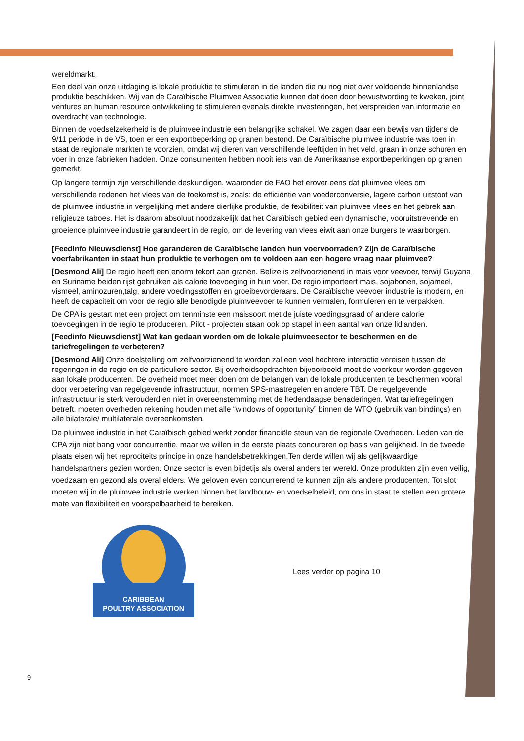wereldmarkt.
Een deel van onze uitdaging is lokale produktie te stimuleren in de landen die nu nog niet over voldoende binnenlandse produktie beschikken. Wij van de Caraïbische Pluimvee Associatie kunnen dat doen door bewustwording te kweken, joint ventures en human resource ontwikkeling te stimuleren evenals direkte investeringen, het verspreiden van informatie en overdracht van technologie.
Binnen de voedselzekerheid is de pluimvee industrie een belangrijke schakel. We zagen daar een bewijs van tijdens de 9/11 periode in de VS, toen er een exportbeperking op granen bestond. De Caraïbische pluimvee industrie was toen in staat de regionale markten te voorzien, omdat wij dieren van verschillende leeftijden in het veld, graan in onze schuren en voer in onze fabrieken hadden. Onze consumenten hebben nooit iets van de Amerikaanse exportbeperkingen op granen gemerkt.
Op langere termijn zijn verschillende deskundigen, waaronder de FAO het erover eens dat pluimvee vlees om verschillende redenen het vlees van de toekomst is, zoals: de efficiëntie van voederconversie, lagere carbon uitstoot van de pluimvee industrie in vergelijking met andere dierlijke produktie, de fexibiliteit van pluimvee vlees en het gebrek aan religieuze taboes. Het is daarom absoluut noodzakelijk dat het Caraïbisch gebied een dynamische, vooruitstrevende en groeiende pluimvee industrie garandeert in de regio, om de levering van vlees eiwit aan onze burgers te waarborgen.
[Feedinfo Nieuwsdienst] Hoe garanderen de Caraïbische landen hun voervoorraden? Zijn de Caraïbische voerfabrikanten in staat hun produktie te verhogen om te voldoen aan een hogere vraag naar pluimvee?
[Desmond Ali] De regio heeft een enorm tekort aan granen. Belize is zelfvoorzienend in mais voor veevoer, terwijl Guyana en Suriname beiden rijst gebruiken als calorie toevoeging in hun voer. De regio importeert mais, sojabonen, sojameel, vismeel, aminozuren,talg, andere voedingsstoffen en groeibevorderaars. De Caraïbische veevoer industrie is modern, en heeft de capaciteit om voor de regio alle benodigde pluimveevoer te kunnen vermalen, formuleren en te verpakken.
De CPA is gestart met een project om tenminste een maissoort met de juiste voedingsgraad of andere calorie toevoegingen in de regio te produceren. Pilot - projecten staan ook op stapel in een aantal van onze lidlanden.
[Feedinfo Nieuwsdienst] Wat kan gedaan worden om de lokale pluimveesector te beschermen en de tariefregelingen te verbeteren?
[Desmond Ali] Onze doelstelling om zelfvoorzienend te worden zal een veel hechtere interactie vereisen tussen de regeringen in de regio en de particuliere sector. Bij overheidsopdrachten bijvoorbeeld moet de voorkeur worden gegeven aan lokale producenten. De overheid moet meer doen om de belangen van de lokale producenten te beschermen vooral door verbetering van regelgevende infrastructuur, normen SPS-maatregelen en andere TBT. De regelgevende infrastructuur is sterk verouderd en niet in overeenstemming met de hedendaagse benaderingen. Wat tariefregelingen betreft, moeten overheden rekening houden met alle “windows of opportunity” binnen de WTO (gebruik van bindings) en alle bilaterale/ multilaterale overeenkomsten.
De pluimvee industrie in het Caraïbisch gebied werkt zonder financiële steun van de regionale Overheden. Leden van de CPA zijn niet bang voor concurrentie, maar we willen in de eerste plaats concureren op basis van gelijkheid. In de tweede plaats eisen wij het reprociteits principe in onze handelsbetrekkingen.Ten derde willen wij als gelijkwaardige handelspartners gezien worden. Onze sector is even bijdetijs als overal anders ter wereld. Onze produkten zijn even veilig, voedzaam en gezond als overal elders. We geloven even concurrerend te kunnen zijn als andere producenten. Tot slot moeten wij in de pluimvee industrie werken binnen het landbouw- en voedselbeleid, om ons in staat te stellen een grotere mate van flexibiliteit en voorspelbaarheid te bereiken.
CARIBBEAN
POULTRY ASSOCIATION
Lees verder op pagina 10
9